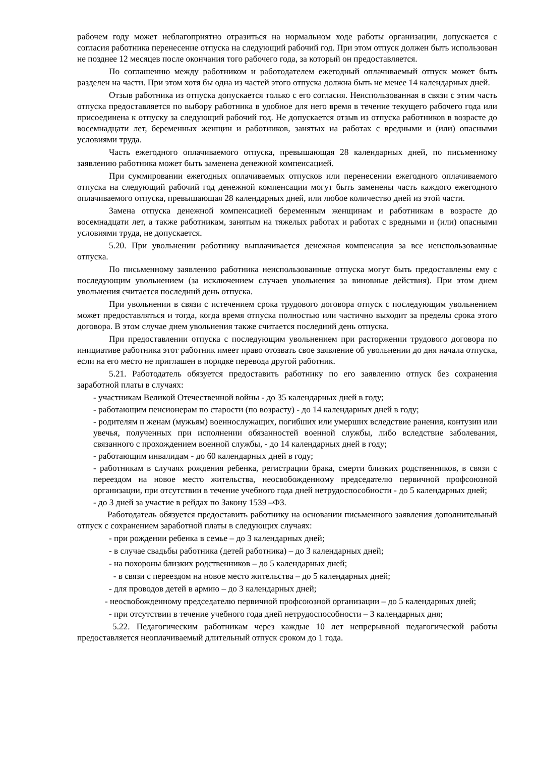рабочем году может неблагоприятно отразиться на нормальном ходе работы организации, допускается с согласия работника перенесение отпуска на следующий рабочий год. При этом отпуск должен быть использован не позднее 12 месяцев после окончания того рабочего года, за который он предоставляется.
По соглашению между работником и работодателем ежегодный оплачиваемый отпуск может быть разделен на части. При этом хотя бы одна из частей этого отпуска должна быть не менее 14 календарных дней.
Отзыв работника из отпуска допускается только с его согласия. Неиспользованная в связи с этим часть отпуска предоставляется по выбору работника в удобное для него время в течение текущего рабочего года или присоединена к отпуску за следующий рабочий год. Не допускается отзыв из отпуска работников в возрасте до восемнадцати лет, беременных женщин и работников, занятых на работах с вредными и (или) опасными условиями труда.
Часть ежегодного оплачиваемого отпуска, превышающая 28 календарных дней, по письменному заявлению работника может быть заменена денежной компенсацией.
При суммировании ежегодных оплачиваемых отпусков или перенесении ежегодного оплачиваемого отпуска на следующий рабочий год денежной компенсации могут быть заменены часть каждого ежегодного оплачиваемого отпуска, превышающая 28 календарных дней, или любое количество дней из этой части.
Замена отпуска денежной компенсацией беременным женщинам и работникам в возрасте до восемнадцати лет, а также работникам, занятым на тяжелых работах и работах с вредными и (или) опасными условиями труда, не допускается.
5.20. При увольнении работнику выплачивается денежная компенсация за все неиспользованные отпуска.
По письменному заявлению работника неиспользованные отпуска могут быть предоставлены ему с последующим увольнением (за исключением случаев увольнения за виновные действия). При этом днем увольнения считается последний день отпуска.
При увольнении в связи с истечением срока трудового договора отпуск с последующим увольнением может предоставляться и тогда, когда время отпуска полностью или частично выходит за пределы срока этого договора. В этом случае днем увольнения также считается последний день отпуска.
При предоставлении отпуска с последующим увольнением при расторжении трудового договора по инициативе работника этот работник имеет право отозвать свое заявление об увольнении до дня начала отпуска, если на его место не приглашен в порядке перевода другой работник.
5.21. Работодатель обязуется предоставить работнику по его заявлению отпуск без сохранения заработной платы в случаях:
- участникам Великой Отечественной войны - до 35 календарных дней в году;
- работающим пенсионерам по старости (по возрасту) - до 14 календарных дней в году;
- родителям и женам (мужьям) военнослужащих, погибших или умерших вследствие ранения, контузии или увечья, полученных при исполнении обязанностей военной службы, либо вследствие заболевания, связанного с прохождением военной службы, - до 14 календарных дней в году;
- работающим инвалидам - до 60 календарных дней в году;
- работникам в случаях рождения ребенка, регистрации брака, смерти близких родственников, в связи с переездом на новое место жительства, неосвобожденному председателю первичной профсоюзной организации, при отсутствии в течение учебного года дней нетрудоспособности - до 5 календарных дней;
- до 3 дней за участие в рейдах по Закону 1539 –ФЗ.
Работодатель обязуется предоставить работнику на основании письменного заявления дополнительный отпуск с сохранением заработной платы в следующих случаях:
- при рождении ребенка в семье – до 3 календарных дней;
- в случае свадьбы работника (детей работника) – до 3 календарных дней;
- на похороны близких родственников – до 5 календарных дней;
- в связи с переездом на новое место жительства – до 5 календарных дней;
- для проводов детей в армию – до 3 календарных дней;
- неосвобожденному председателю первичной профсоюзной организации – до 5 календарных дней;
- при отсутствии в течение учебного года дней нетрудоспособности – 3 календарных дня;
5.22. Педагогическим работникам через каждые 10 лет непрерывной педагогической работы предоставляется неоплачиваемый длительный отпуск сроком до 1 года.